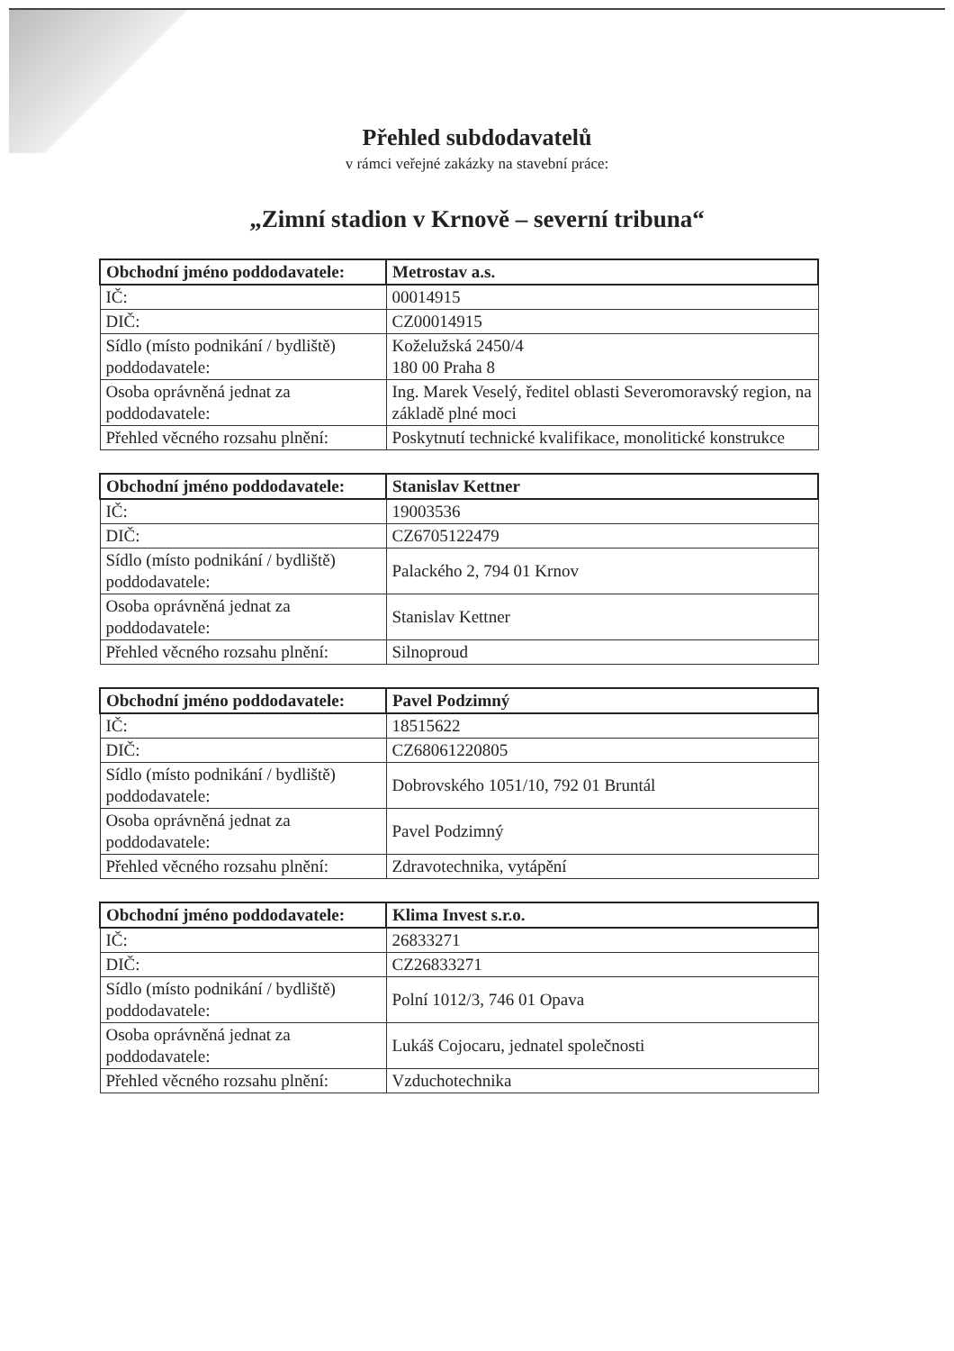Přehled subdodavatelů
v rámci veřejné zakázky na stavební práce:
„Zimní stadion v Krnově – severní tribuna“
| Obchodní jméno poddodavatele: | Metrostav a.s. |
| --- | --- |
| IČ: | 00014915 |
| DIČ: | CZ00014915 |
| Sídlo (místo podnikání / bydliště) poddodavatele: | Koželužská 2450/4 180 00 Praha 8 |
| Osoba oprávněná jednat za poddodavatele: | Ing. Marek Veselý, ředitel oblasti Severomoravský region, na základě plné moci |
| Přehled věcného rozsahu plnění: | Poskytnutí technické kvalifikace, monolitické konstrukce |
| Obchodní jméno poddodavatele: | Stanislav Kettner |
| --- | --- |
| IČ: | 19003536 |
| DIČ: | CZ6705122479 |
| Sídlo (místo podnikání / bydliště) poddodavatele: | Palackého 2, 794 01 Krnov |
| Osoba oprávněná jednat za poddodavatele: | Stanislav Kettner |
| Přehled věcného rozsahu plnění: | Silnoproud |
| Obchodní jméno poddodavatele: | Pavel Podzimný |
| --- | --- |
| IČ: | 18515622 |
| DIČ: | CZ68061220805 |
| Sídlo (místo podnikání / bydliště) poddodavatele: | Dobrovského 1051/10, 792 01 Bruntál |
| Osoba oprávněná jednat za poddodavatele: | Pavel Podzimný |
| Přehled věcného rozsahu plnění: | Zdravotechnika, vytápění |
| Obchodní jméno poddodavatele: | Klima Invest s.r.o. |
| --- | --- |
| IČ: | 26833271 |
| DIČ: | CZ26833271 |
| Sídlo (místo podnikání / bydliště) poddodavatele: | Polní 1012/3, 746 01 Opava |
| Osoba oprávněná jednat za poddodavatele: | Lukáš Cojocaru, jednatel společnosti |
| Přehled věcného rozsahu plnění: | Vzduchotechnika |